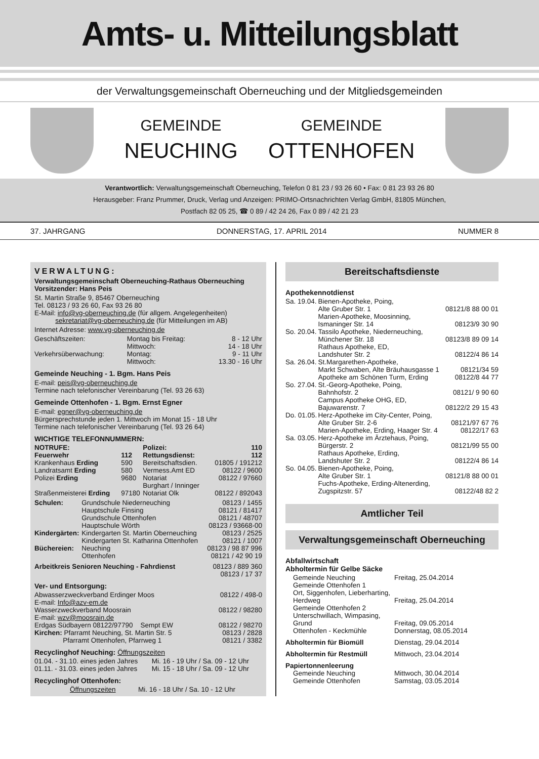Amts- u. Mitteilungsblatt
der Verwaltungsgemeinschaft Oberneuching und der Mitgliedsgemeinden
GEMEINDE
NEUCHING
GEMEINDE
OTTENHOFEN
Verantwortlich: Verwaltungsgemeinschaft Oberneuching, Telefon 0 81 23 / 93 26 60 • Fax: 0 81 23 93 26 80
Herausgeber: Franz Prummer, Druck, Verlag und Anzeigen: PRIMO-Ortsnachrichten Verlag GmbH, 81805 München,
Postfach 82 05 25, ☎ 0 89 / 42 24 26, Fax 0 89 / 42 21 23
37. JAHRGANG DONNERSTAG, 17. APRIL 2014 NUMMER 8
VERWALTUNG:
Verwaltungsgemeinschaft Oberneuching-Rathaus Oberneuching
Vorsitzender: Hans Peis
St. Martin Straße 9, 85467 Oberneuching
Tel. 08123 / 93 26 60, Fax 93 26 80
E-Mail: info@vg-oberneuching.de (für allgem. Angelegenheiten)
sekretariat@vg-oberneuching.de (für Mitteilungen im AB)
Internet Adresse: www.vg-oberneuching.de
| Geschäftszeiten: | Montag bis Freitag: | 8 - 12 Uhr |
| | Mittwoch: | 14 - 18 Uhr |
| Verkehrsüberwachung: | Montag: | 9 - 11 Uhr |
| | Mittwoch: | 13.30 - 16 Uhr |
Gemeinde Neuching - 1. Bgm. Hans Peis
E-mail: peis@vg-oberneuching.de
Termine nach telefonischer Vereinbarung (Tel. 93 26 63)
Gemeinde Ottenhofen - 1. Bgm. Ernst Egner
E-mail: egner@vg-oberneuching.de
Bürgersprechstunde jeden 1. Mittwoch im Monat 15 - 18 Uhr
Termine nach telefonischer Vereinbarung (Tel. 93 26 64)
WICHTIGE TELEFONNUMMERN:
| NOTRUFE: | | Polizei: | 110 |
| Feuerwehr | 112 | Rettungsdienst: | 112 |
| Krankenhaus Erding | 590 | Bereitschaftsdien. | 01805 / 191212 |
| Landratsamt Erding | 580 | Vermess.Amt ED | 08122 / 9600 |
| Polizei Erding | 9680 | Notariat Burghart / Inninger | 08122 / 97660 |
| Straßenmeisterei Erding | 97180 | Notariat Olk | 08122 / 892043 |
| Schulen: | Grundschule Niederneuching | 08123 / 1455 |
| | Hauptschule Finsing | 08121 / 81417 |
| | Grundschule Ottenhofen | 08121 / 48707 |
| | Hauptschule Wörth | 08123 / 93668-00 |
| Kindergärten: | Kindergarten St. Martin Oberneuching | 08123 / 2525 |
| | Kindergarten St. Katharina Ottenhofen | 08121 / 1007 |
| Büchereien: | Neuching | 08123 / 98 87 996 |
| | Ottenhofen | 08121 / 42 90 19 |
| Arbeitkreis Senioren Neuching - Fahrdienst | 08123 / 889 360 08123 / 17 37 |
Ver- und Entsorgung:
| Abwasserzweckverband Erdinger Moos E-mail: Info@azv-em.de | 08122 / 498-0 |
| Wasserzweckverband Moosrain E-mail: wzv@moosrain.de | 08122 / 98280 |
| Erdgas Südbayern 08122/97790 Sempt EW | 08122 / 98270 |
| Kirchen: Pfarramt Neuching, St. Martin Str. 5 | 08123 / 2828 |
| Pfarramt Ottenhofen, Pfarrweg 1 | 08121 / 3382 |
Recyclinghof Neuching: Öffnungszeiten
| 01.04. - 31.10. eines jeden Jahres | Mi. 16 - 19 Uhr / Sa. 09 - 12 Uhr |
| 01.11. - 31.03. eines jeden Jahres | Mi. 15 - 18 Uhr / Sa. 09 - 12 Uhr |
Recyclinghof Ottenhofen:
| Öffnungszeiten | Mi. 16 - 18 Uhr / Sa. 10 - 12 Uhr |
Bereitschaftsdienste
Apothekennotdienst
| Sa. 19.04. | Bienen-Apotheke, Poing, Alte Gruber Str. 1 | 08121/8 88 00 01 |
| | Marien-Apotheke, Moosinning, Ismaninger Str. 14 | 08123/9 30 90 |
| So. 20.04. | Tassilo Apotheke, Niederneuching, Münchener Str. 18 | 08123/8 89 09 14 |
| | Rathaus Apotheke, ED, Landshuter Str. 2 | 08122/4 86 14 |
| Sa. 26.04. | St.Margarethen-Apotheke, Markt Schwaben, Alte Bräuhausgasse 1 | 08121/34 59 |
| | Apotheke am Schönen Turm, Erding | 08122/8 44 77 |
| So. 27.04. | St.-Georg-Apotheke, Poing, Bahnhofstr. 2 | 08121/ 9 90 60 |
| | Campus Apotheke OHG, ED, Bajuwarenstr. 7 | 08122/2 29 15 43 |
| Do. 01.05. | Herz-Apotheke im City-Center, Poing, Alte Gruber Str. 2-6 | 08121/97 67 76 |
| | Marien-Apotheke, Erding, Haager Str. 4 | 08122/17 63 |
| Sa. 03.05. | Herz-Apotheke im Ärztehaus, Poing, Bürgerstr. 2 | 08121/99 55 00 |
| | Rathaus Apotheke, Erding, Landshuter Str. 2 | 08122/4 86 14 |
| So. 04.05. | Bienen-Apotheke, Poing, Alte Gruber Str. 1 | 08121/8 88 00 01 |
| | Fuchs-Apotheke, Erding-Altenerding, Zugspitzstr. 57 | 08122/48 82 2 |
Amtlicher Teil
Verwaltungsgemeinschaft Oberneuching
Abfallwirtschaft
Abholtermin für Gelbe Säcke
| Gemeinde Neuching | Freitag, 25.04.2014 |
| Gemeinde Ottenhofen 1 Ort, Siggenhofen, Lieberharting, Herdweg | Freitag, 25.04.2014 |
| Gemeinde Ottenhofen 2 Unterschwillach, Wimpasing, Grund | Freitag, 09.05.2014 |
| Ottenhofen - Keckmühle | Donnerstag, 08.05.2014 |
| Abholtermin für Biomüll | Dienstag, 29.04.2014 |
| Abholtermin für Restmüll | Mittwoch, 23.04.2014 |
| Papiertonnenleerung | |
| Gemeinde Neuching | Mittwoch, 30.04.2014 |
| Gemeinde Ottenhofen | Samstag, 03.05.2014 |